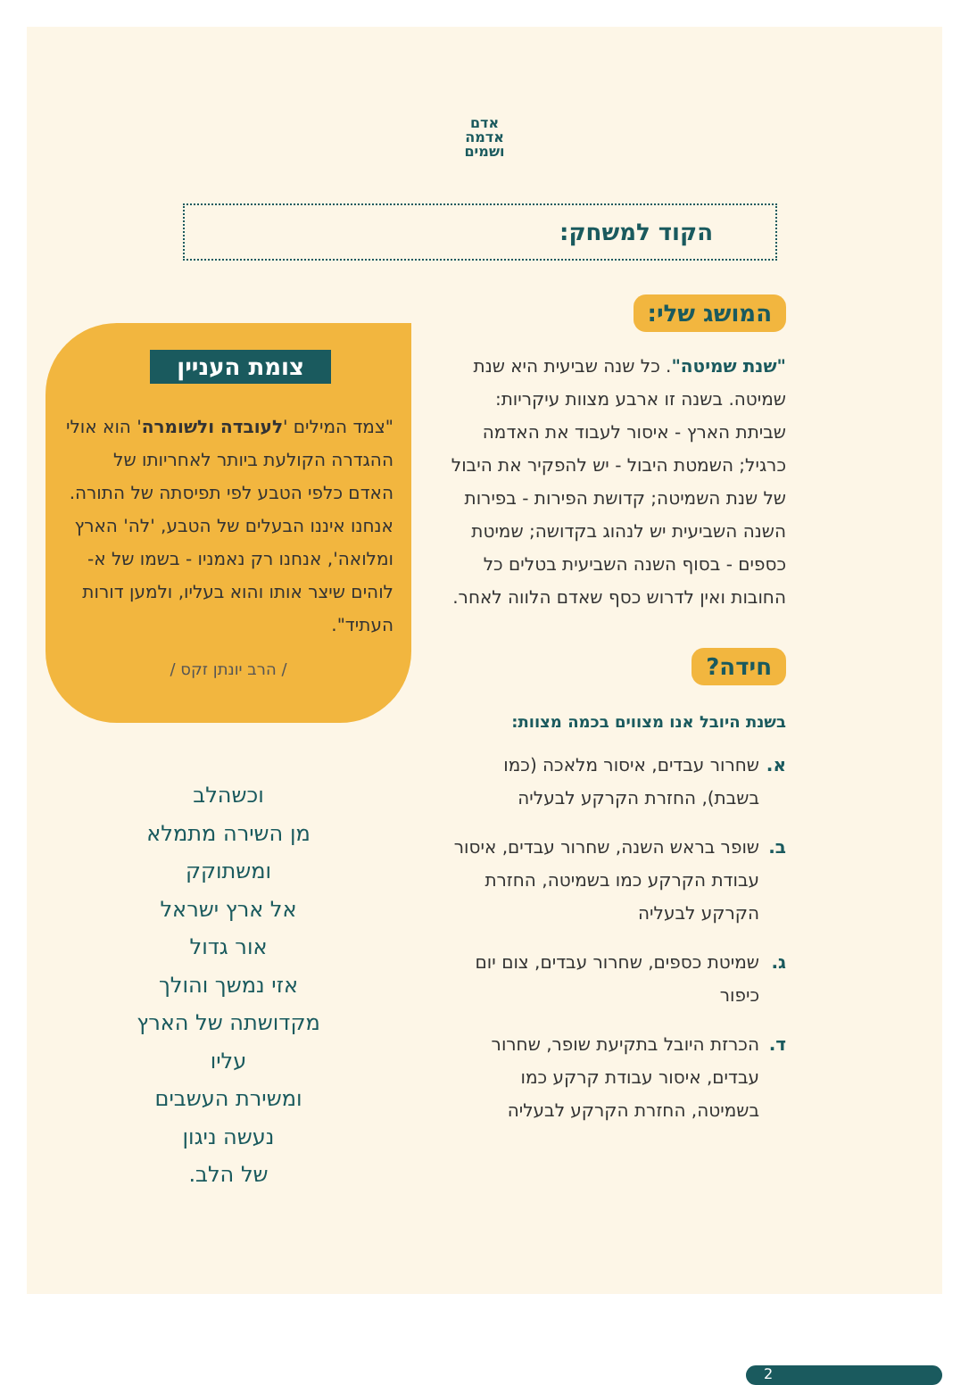אדם
אדמה
ושמים
הקוד למשחק:
המושג שלי:
"שנת שמיטה". כל שנה שביעית היא שנת שמיטה. בשנה זו ארבע מצוות עיקריות: שביתת הארץ - איסור לעבוד את האדמה כרגיל; השמטת היבול - יש להפקיר את היבול של שנת השמיטה; קדושת הפירות - בפירות השנה השביעית יש לנהוג בקדושה; שמיטת כספים - בסוף השנה השביעית בטלים כל החובות ואין לדרוש כסף שאדם הלווה לאחר.
חידה?
בשנת היובל אנו מצווים בכמה מצוות:
א. שחרור עבדים, איסור מלאכה (כמו בשבת), החזרת הקרקע לבעליה
ב. שופר בראש השנה, שחרור עבדים, איסור עבודת הקרקע כמו בשמיטה, החזרת הקרקע לבעליה
ג. שמיטת כספים, שחרור עבדים, צום יום כיפור
ד. הכרזת היובל בתקיעת שופר, שחרור עבדים, איסור עבודת קרקע כמו בשמיטה, החזרת הקרקע לבעליה
צומת העניין
"צמד המילים 'לעובדה ולשומרה' הוא אולי ההגדרה הקולעת ביותר לאחריותו של האדם כלפי הטבע לפי תפיסתה של התורה. אנחנו איננו הבעלים של הטבע, 'לה' הארץ ומלואה', אנחנו רק נאמניו - בשמו של א-לוהים שיצר אותו והוא בעליו, ולמען דורות העתיד".
/ הרב יונתן זקס /
וכשהלב
מן השירה מתמלא
ומשתוקק
אל ארץ ישראל
אור גדול
אזי נמשך והולך
מקדושתה של הארץ
עליו
ומשירת העשבים
נעשה ניגון
של הלב.
2